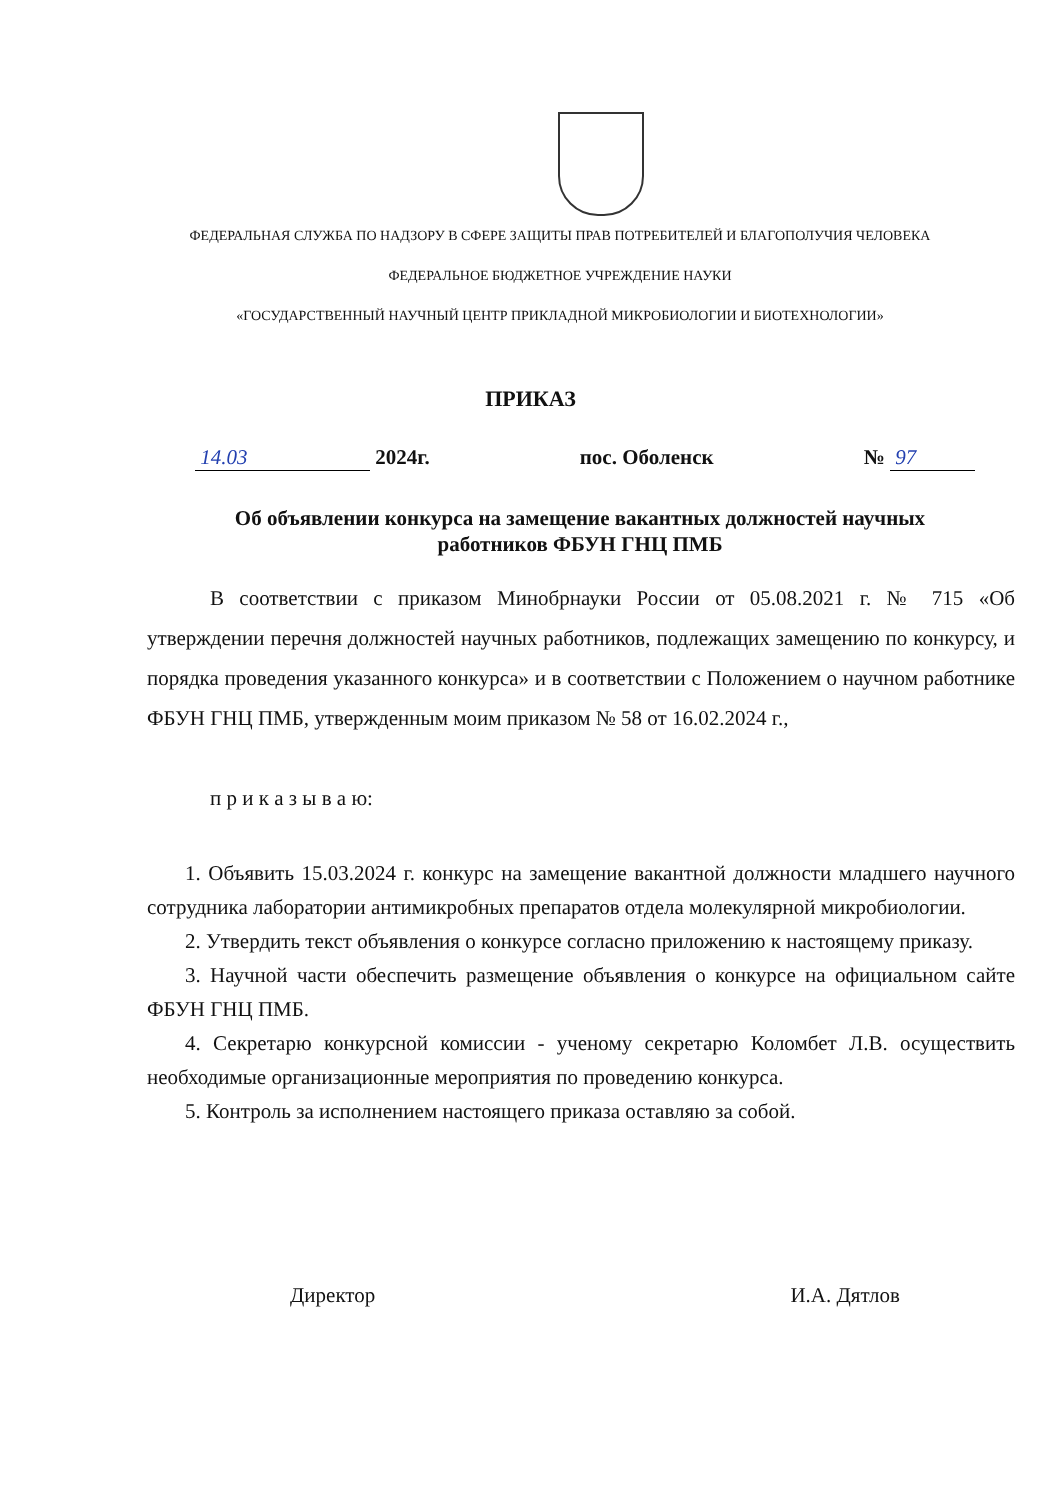ФЕДЕРАЛЬНАЯ СЛУЖБА ПО НАДЗОРУ В СФЕРЕ ЗАЩИТЫ ПРАВ ПОТРЕБИТЕЛЕЙ И БЛАГОПОЛУЧИЯ ЧЕЛОВЕКА
ФЕДЕРАЛЬНОЕ БЮДЖЕТНОЕ УЧРЕЖДЕНИЕ НАУКИ
«ГОСУДАРСТВЕННЫЙ НАУЧНЫЙ ЦЕНТР ПРИКЛАДНОЙ МИКРОБИОЛОГИИ И БИОТЕХНОЛОГИИ»
ПРИКАЗ
14.03 2024г. пос. Оболенск № 97
Об объявлении конкурса на замещение вакантных должностей научных работников ФБУН ГНЦ ПМБ
В соответствии с приказом Минобрнауки России от 05.08.2021 г. № 715 «Об утверждении перечня должностей научных работников, подлежащих замещению по конкурсу, и порядка проведения указанного конкурса» и в соответствии с Положением о научном работнике ФБУН ГНЦ ПМБ, утвержденным моим приказом № 58 от 16.02.2024 г.,
п р и к а з ы в а ю:
1. Объявить 15.03.2024 г. конкурс на замещение вакантной должности младшего научного сотрудника лаборатории антимикробных препаратов отдела молекулярной микробиологии.
2. Утвердить текст объявления о конкурсе согласно приложению к настоящему приказу.
3. Научной части обеспечить размещение объявления о конкурсе на официальном сайте ФБУН ГНЦ ПМБ.
4. Секретарю конкурсной комиссии - ученому секретарю Коломбет Л.В. осуществить необходимые организационные мероприятия по проведению конкурса.
5. Контроль за исполнением настоящего приказа оставляю за собой.
Директор И.А. Дятлов